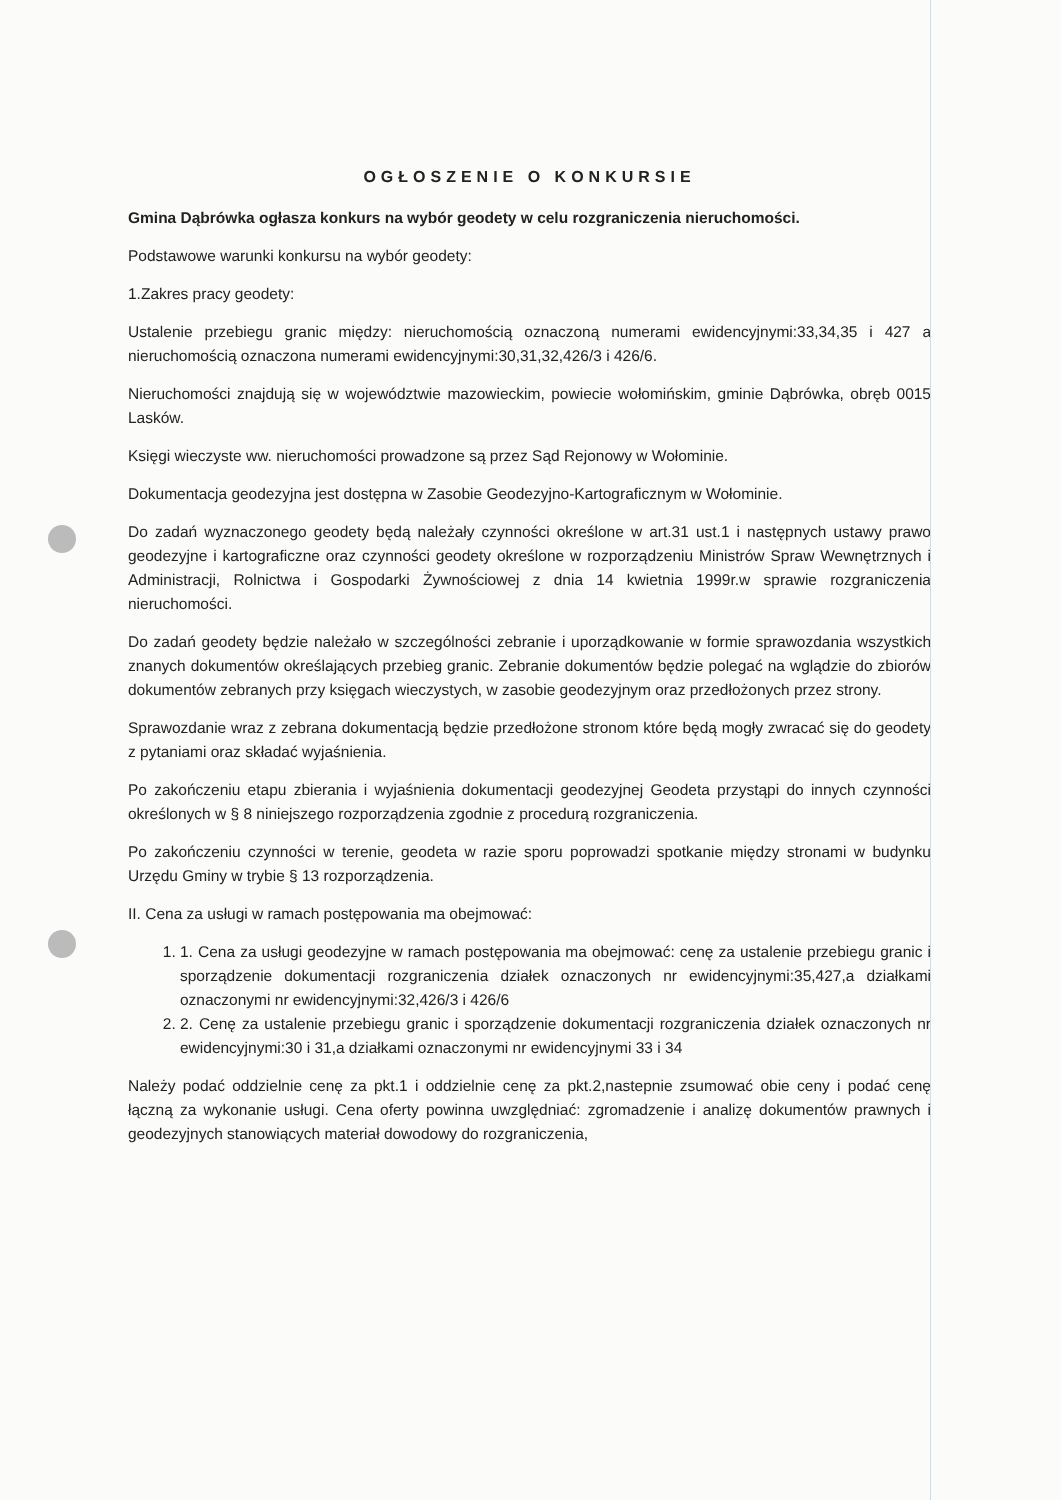OGŁOSZENIE O KONKURSIE
Gmina Dąbrówka ogłasza konkurs na wybór geodety w celu rozgraniczenia nieruchomości.
Podstawowe warunki konkursu na wybór geodety:
1.Zakres pracy geodety:
Ustalenie przebiegu granic między: nieruchomością oznaczoną numerami ewidencyjnymi:33,34,35 i 427 a nieruchomością oznaczona numerami ewidencyjnymi:30,31,32,426/3 i 426/6.
Nieruchomości znajdują się w województwie mazowieckim, powiecie wołomińskim, gminie Dąbrówka, obręb 0015 Lasków.
Księgi wieczyste ww. nieruchomości prowadzone są przez Sąd Rejonowy w Wołominie.
Dokumentacja geodezyjna jest dostępna w Zasobie Geodezyjno-Kartograficznym w Wołominie.
Do zadań wyznaczonego geodety będą należały czynności określone w art.31 ust.1 i następnych ustawy prawo geodezyjne i kartograficzne oraz czynności geodety określone w rozporządzeniu Ministrów Spraw Wewnętrznych i Administracji, Rolnictwa i Gospodarki Żywnościowej z dnia 14 kwietnia 1999r.w sprawie rozgraniczenia nieruchomości.
Do zadań geodety będzie należało w szczególności zebranie i uporządkowanie w formie sprawozdania wszystkich znanych dokumentów określających przebieg granic. Zebranie dokumentów będzie polegać na wglądzie do zbiorów dokumentów zebranych przy księgach wieczystych, w zasobie geodezyjnym oraz przedłożonych przez strony.
Sprawozdanie wraz z zebrana dokumentacją będzie przedłożone stronom które będą mogły zwracać się do geodety z pytaniami oraz składać wyjaśnienia.
Po zakończeniu etapu zbierania i wyjaśnienia dokumentacji geodezyjnej Geodeta przystąpi do innych czynności określonych w § 8 niniejszego rozporządzenia zgodnie z procedurą rozgraniczenia.
Po zakończeniu czynności w terenie, geodeta w razie sporu poprowadzi spotkanie między stronami w budynku Urzędu Gminy w trybie § 13 rozporządzenia.
II. Cena za usługi w ramach postępowania ma obejmować:
1. 1. Cena za usługi geodezyjne w ramach postępowania ma obejmować: cenę za ustalenie przebiegu granic i sporządzenie dokumentacji rozgraniczenia działek oznaczonych nr ewidencyjnymi:35,427,a działkami oznaczonymi nr ewidencyjnymi:32,426/3 i 426/6
2. 2. Cenę za ustalenie przebiegu granic i sporządzenie dokumentacji rozgraniczenia działek oznaczonych nr ewidencyjnymi:30 i 31,a działkami oznaczonymi nr ewidencyjnymi 33 i 34
Należy podać oddzielnie cenę za pkt.1 i oddzielnie cenę za pkt.2,nastepnie zsumować obie ceny i podać cenę łączną za wykonanie usługi. Cena oferty powinna uwzględniać: zgromadzenie i analizę dokumentów prawnych i geodezyjnych stanowiących materiał dowodowy do rozgraniczenia,